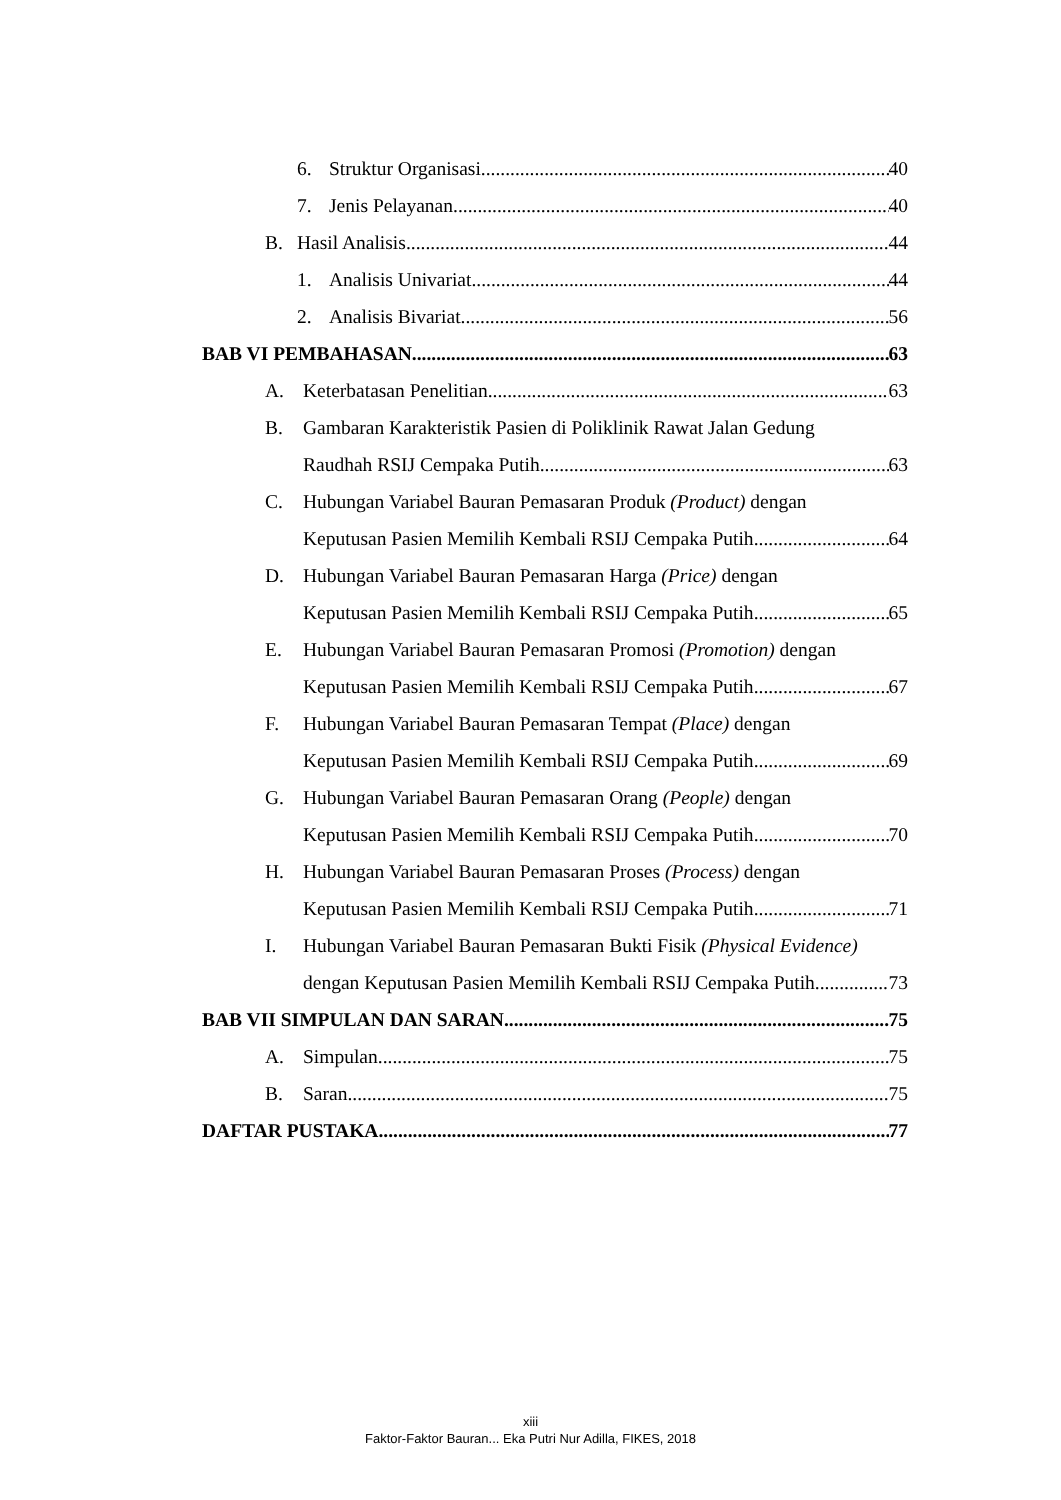6. Struktur Organisasi 40
7. Jenis Pelayanan 40
B. Hasil Analisis 44
1. Analisis Univariat 44
2. Analisis Bivariat 56
BAB VI PEMBAHASAN 63
A. Keterbatasan Penelitian 63
B. Gambaran Karakteristik Pasien di Poliklinik Rawat Jalan Gedung
Raudhah RSIJ Cempaka Putih 63
C. Hubungan Variabel Bauran Pemasaran Produk (Product) dengan
Keputusan Pasien Memilih Kembali RSIJ Cempaka Putih 64
D. Hubungan Variabel Bauran Pemasaran Harga (Price) dengan
Keputusan Pasien Memilih Kembali RSIJ Cempaka Putih 65
E. Hubungan Variabel Bauran Pemasaran Promosi (Promotion) dengan
Keputusan Pasien Memilih Kembali RSIJ Cempaka Putih 67
F. Hubungan Variabel Bauran Pemasaran Tempat (Place) dengan
Keputusan Pasien Memilih Kembali RSIJ Cempaka Putih 69
G. Hubungan Variabel Bauran Pemasaran Orang (People) dengan
Keputusan Pasien Memilih Kembali RSIJ Cempaka Putih 70
H. Hubungan Variabel Bauran Pemasaran Proses (Process) dengan
Keputusan Pasien Memilih Kembali RSIJ Cempaka Putih 71
I. Hubungan Variabel Bauran Pemasaran Bukti Fisik (Physical Evidence)
dengan Keputusan Pasien Memilih Kembali RSIJ Cempaka Putih 73
BAB VII SIMPULAN DAN SARAN 75
A. Simpulan 75
B. Saran 75
DAFTAR PUSTAKA 77
xiii
Faktor-Faktor Bauran... Eka Putri Nur Adilla, FIKES, 2018